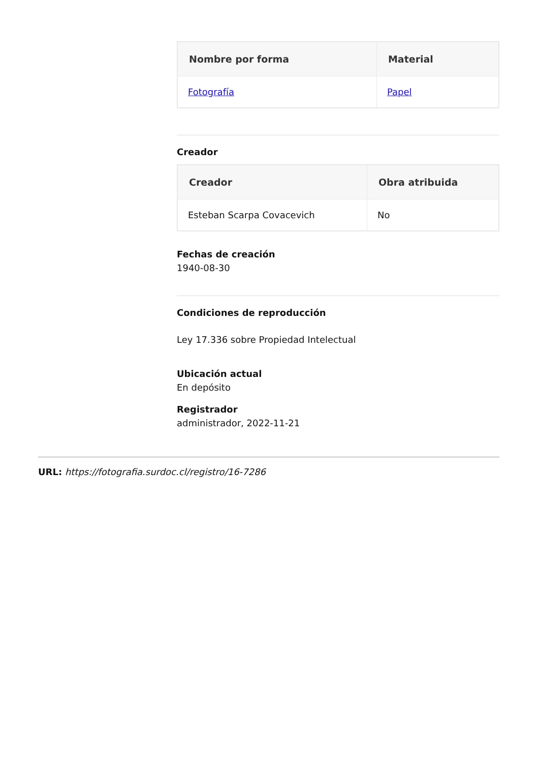| Nombre por forma | Material |
| --- | --- |
| Fotografía | Papel |
Creador
| Creador | Obra atribuida |
| --- | --- |
| Esteban Scarpa Covacevich | No |
Fechas de creación
1940-08-30
Condiciones de reproducción
Ley 17.336 sobre Propiedad Intelectual
Ubicación actual
En depósito
Registrador
administrador, 2022-11-21
URL: https://fotografia.surdoc.cl/registro/16-7286